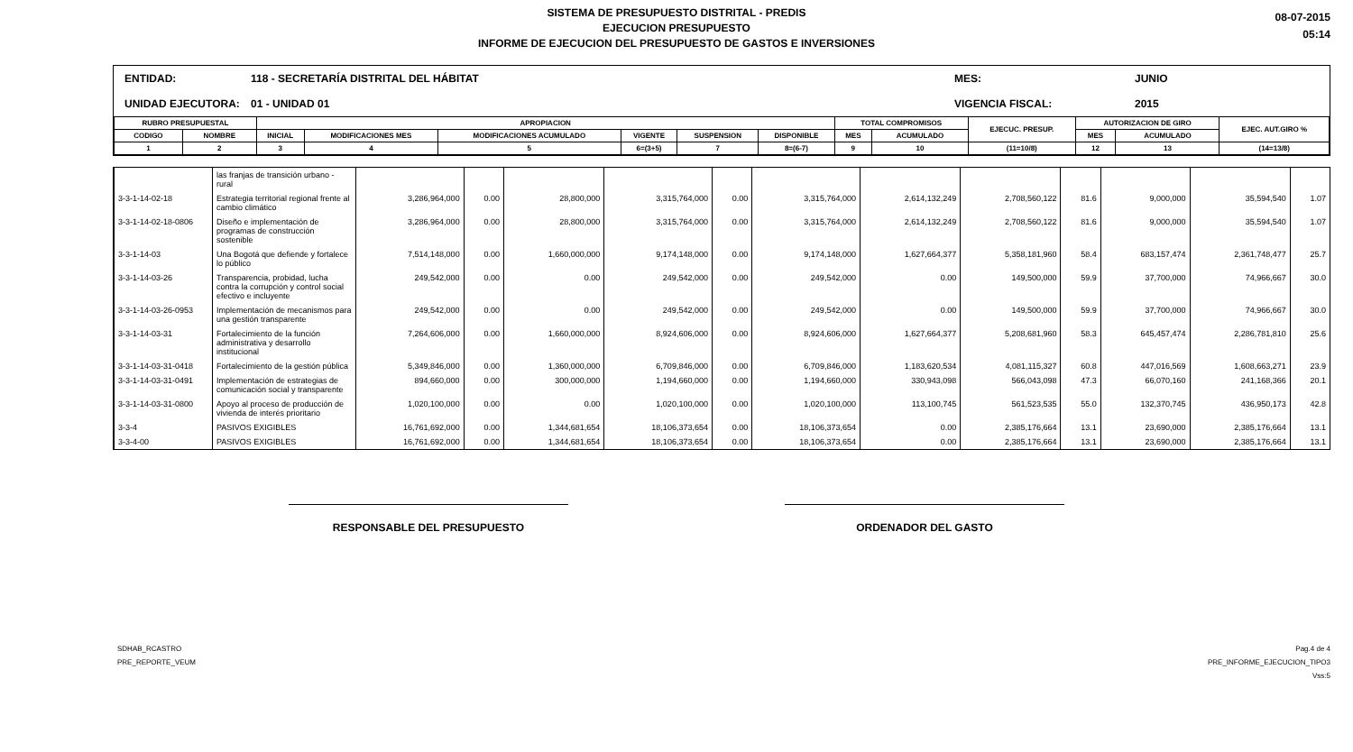SISTEMA DE PRESUPUESTO DISTRITAL - PREDIS
EJECUCION PRESUPUESTO
INFORME DE EJECUCION DEL PRESUPUESTO DE GASTOS E INVERSIONES
08-07-2015
05:14
ENTIDAD: 118 - SECRETARÍA DISTRITAL DEL HÁBITAT MES: JUNIO
UNIDAD EJECUTORA: 01 - UNIDAD 01 VIGENCIA FISCAL: 2015
| RUBRO PRESUPUESTAL | | APROPIACION | | | | | | TOTAL COMPROMISOS | | EJECUC. PRESUP. | AUTORIZACION DE GIRO | | EJEC. AUT.GIRO % |
| --- | --- | --- | --- | --- | --- | --- | --- | --- | --- | --- | --- | --- | --- |
| CODIGO | NOMBRE | INICIAL | MODIFICACIONES MES | MODIFICACIONES ACUMULADO | VIGENTE | SUSPENSION | DISPONIBLE | MES | ACUMULADO | | MES | ACUMULADO | |
| 1 | 2 | 3 | 4 | 5 | 6=(3+5) | 7 | 8=(6-7) | 9 | 10 | (11=10/8) | 12 | 13 | (14=13/8) |
| | las franjas de transición urbano - rural | | | | | | | | | | | | |
| 3-3-1-14-02-18 | Estrategia territorial regional frente al cambio climático | 3,286,964,000 | 0.00 | 28,800,000 | 3,315,764,000 | 0.00 | 3,315,764,000 | 2,614,132,249 | 2,708,560,122 | 81.6 | 9,000,000 | 35,594,540 | 1.07 |
| 3-3-1-14-02-18-0806 | Diseño e implementación de programas de construcción sostenible | 3,286,964,000 | 0.00 | 28,800,000 | 3,315,764,000 | 0.00 | 3,315,764,000 | 2,614,132,249 | 2,708,560,122 | 81.6 | 9,000,000 | 35,594,540 | 1.07 |
| 3-3-1-14-03 | Una Bogotá que defiende y fortalece lo público | 7,514,148,000 | 0.00 | 1,660,000,000 | 9,174,148,000 | 0.00 | 9,174,148,000 | 1,627,664,377 | 5,358,181,960 | 58.4 | 683,157,474 | 2,361,748,477 | 25.7 |
| 3-3-1-14-03-26 | Transparencia, probidad, lucha contra la corrupción y control social efectivo e incluyente | 249,542,000 | 0.00 | 0.00 | 249,542,000 | 0.00 | 249,542,000 | 0.00 | 149,500,000 | 59.9 | 37,700,000 | 74,966,667 | 30.0 |
| 3-3-1-14-03-26-0953 | Implementación de mecanismos para una gestión transparente | 249,542,000 | 0.00 | 0.00 | 249,542,000 | 0.00 | 249,542,000 | 0.00 | 149,500,000 | 59.9 | 37,700,000 | 74,966,667 | 30.0 |
| 3-3-1-14-03-31 | Fortalecimiento de la función administrativa y desarrollo institucional | 7,264,606,000 | 0.00 | 1,660,000,000 | 8,924,606,000 | 0.00 | 8,924,606,000 | 1,627,664,377 | 5,208,681,960 | 58.3 | 645,457,474 | 2,286,781,810 | 25.6 |
| 3-3-1-14-03-31-0418 | Fortalecimiento de la gestión pública | 5,349,846,000 | 0.00 | 1,360,000,000 | 6,709,846,000 | 0.00 | 6,709,846,000 | 1,183,620,534 | 4,081,115,327 | 60.8 | 447,016,569 | 1,608,663,271 | 23.9 |
| 3-3-1-14-03-31-0491 | Implementación de estrategias de comunicación social y transparente | 894,660,000 | 0.00 | 300,000,000 | 1,194,660,000 | 0.00 | 1,194,660,000 | 330,943,098 | 566,043,098 | 47.3 | 66,070,160 | 241,168,366 | 20.1 |
| 3-3-1-14-03-31-0800 | Apoyo al proceso de producción de vivienda de interés prioritario | 1,020,100,000 | 0.00 | 0.00 | 1,020,100,000 | 0.00 | 1,020,100,000 | 113,100,745 | 561,523,535 | 55.0 | 132,370,745 | 436,950,173 | 42.8 |
| 3-3-4 | PASIVOS EXIGIBLES | 16,761,692,000 | 0.00 | 1,344,681,654 | 18,106,373,654 | 0.00 | 18,106,373,654 | 0.00 | 2,385,176,664 | 13.1 | 23,690,000 | 2,385,176,664 | 13.1 |
| 3-3-4-00 | PASIVOS EXIGIBLES | 16,761,692,000 | 0.00 | 1,344,681,654 | 18,106,373,654 | 0.00 | 18,106,373,654 | 0.00 | 2,385,176,664 | 13.1 | 23,690,000 | 2,385,176,664 | 13.1 |
RESPONSABLE DEL PRESUPUESTO ORDENADOR DEL GASTO
SDHAB_RCASTRO
PRE_REPORTE_VEUM
Pag.4 de 4
PRE_INFORME_EJECUCION_TIPO3
Vss:5